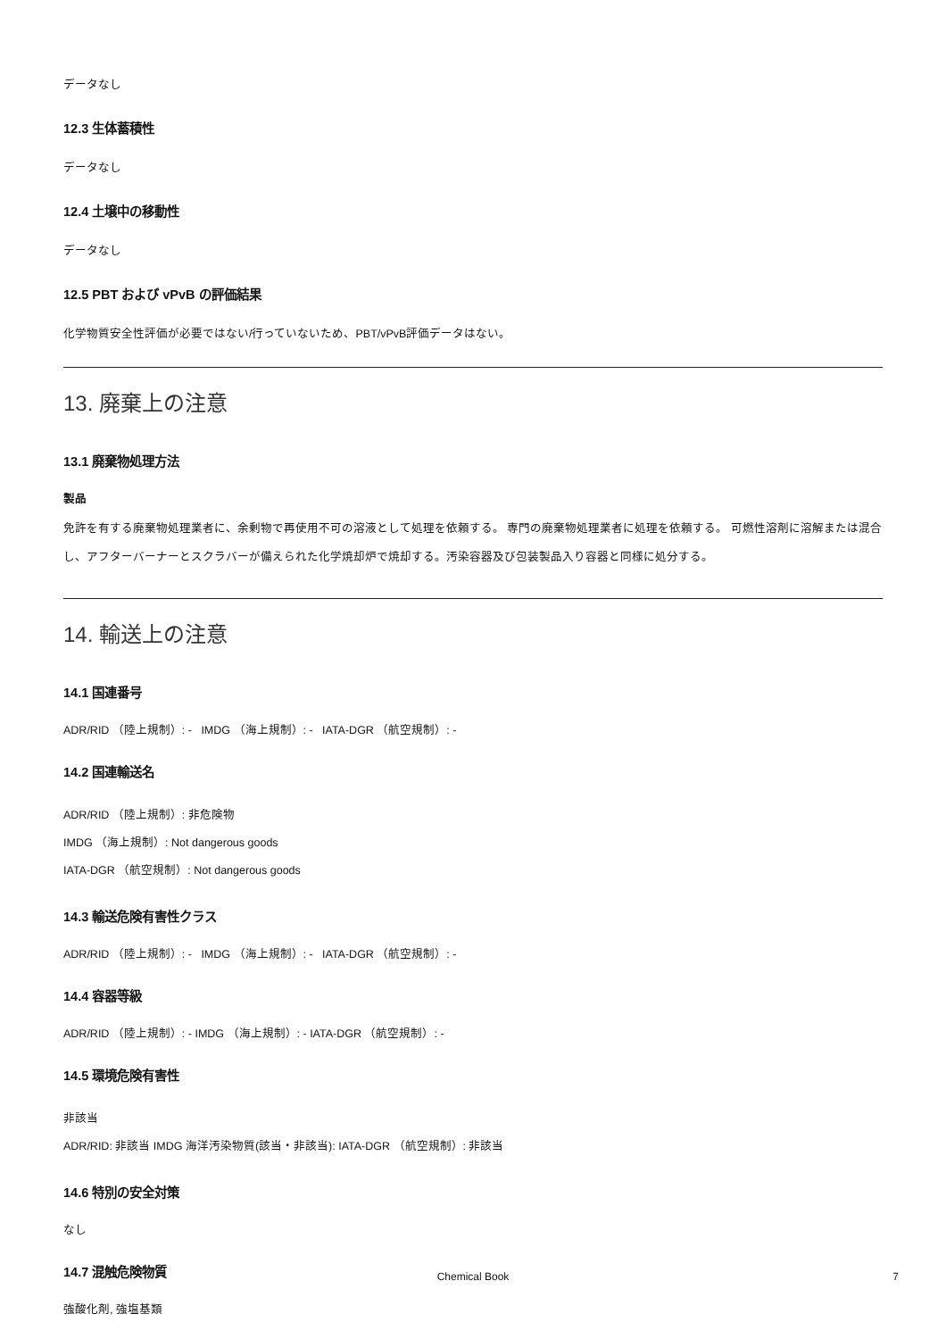データなし
12.3 生体蓄積性
データなし
12.4 土壌中の移動性
データなし
12.5 PBT および vPvB の評価結果
化学物質安全性評価が必要ではない/行っていないため、PBT/vPvB評価データはない。
13. 廃棄上の注意
13.1 廃棄物処理方法
製品
免許を有する廃棄物処理業者に、余剰物で再使用不可の溶液として処理を依頼する。 専門の廃棄物処理業者に処理を依頼する。 可燃性溶剤に溶解または混合し、アフターバーナーとスクラバーが備えられた化学焼却炉で焼却する。汚染容器及び包装製品入り容器と同様に処分する。
14. 輸送上の注意
14.1 国連番号
ADR/RID （陸上規制）: - IMDG （海上規制）: - IATA-DGR （航空規制）: -
14.2 国連輸送名
ADR/RID （陸上規制）: 非危険物
IMDG （海上規制）: Not dangerous goods
IATA-DGR （航空規制）: Not dangerous goods
14.3 輸送危険有害性クラス
ADR/RID （陸上規制）: - IMDG （海上規制）: - IATA-DGR （航空規制）: -
14.4 容器等級
ADR/RID （陸上規制）: - IMDG （海上規制）: - IATA-DGR （航空規制）: -
14.5 環境危険有害性
非該当
ADR/RID: 非該当 IMDG 海洋汚染物質(該当・非該当): IATA-DGR （航空規制）: 非該当
14.6 特別の安全対策
なし
14.7 混触危険物質
強酸化剤, 強塩基類
Chemical Book
7